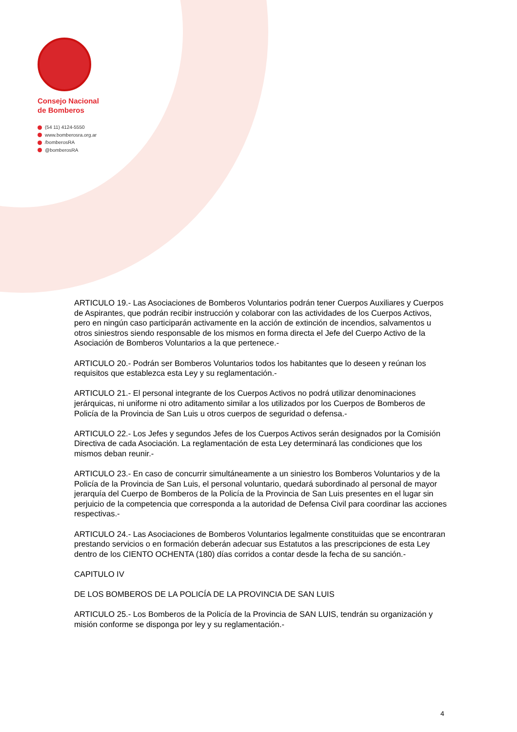Consejo Nacional
de Bomberos
(54 11) 4124-5550
www.bomberosra.org.ar
/bomberosRA
@bomberosRA
ARTICULO 19.- Las Asociaciones de Bomberos Voluntarios podrán tener Cuerpos Auxiliares y Cuerpos de Aspirantes, que podrán recibir instrucción y colaborar con las actividades de los Cuerpos Activos, pero en ningún caso participarán activamente en la acción de extinción de incendios, salvamentos u otros siniestros siendo responsable de los mismos en forma directa el Jefe del Cuerpo Activo de la Asociación de Bomberos Voluntarios a la que pertenece.-
ARTICULO 20.- Podrán ser Bomberos Voluntarios todos los habitantes que lo deseen y reúnan los requisitos que establezca esta Ley y su reglamentación.-
ARTICULO 21.- El personal integrante de los Cuerpos Activos no podrá utilizar denominaciones jerárquicas, ni uniforme ni otro aditamento similar a los utilizados por los Cuerpos de Bomberos de Policía de la Provincia de San Luis u otros cuerpos de seguridad o defensa.-
ARTICULO 22.- Los Jefes y segundos Jefes de los Cuerpos Activos serán designados por la Comisión Directiva de cada Asociación. La reglamentación de esta Ley determinará las condiciones que los mismos deban reunir.-
ARTICULO 23.- En caso de concurrir simultáneamente a un siniestro los Bomberos Voluntarios y de la Policía de la Provincia de San Luis, el personal voluntario, quedará subordinado al personal de mayor jerarquía del Cuerpo de Bomberos de la Policía de la Provincia de San Luis presentes en el lugar sin perjuicio de la competencia que corresponda a la autoridad de Defensa Civil para coordinar las acciones respectivas.-
ARTICULO 24.- Las Asociaciones de Bomberos Voluntarios legalmente constituidas que se encontraran prestando servicios o en formación deberán adecuar sus Estatutos a las prescripciones de esta Ley dentro de los CIENTO OCHENTA (180) días corridos a contar desde la fecha de su sanción.-
CAPITULO IV
DE LOS BOMBEROS DE LA POLICÍA DE LA PROVINCIA DE SAN LUIS
ARTICULO 25.- Los Bomberos de la Policía de la Provincia de SAN LUIS, tendrán su organización y misión conforme se disponga por ley y su reglamentación.-
4